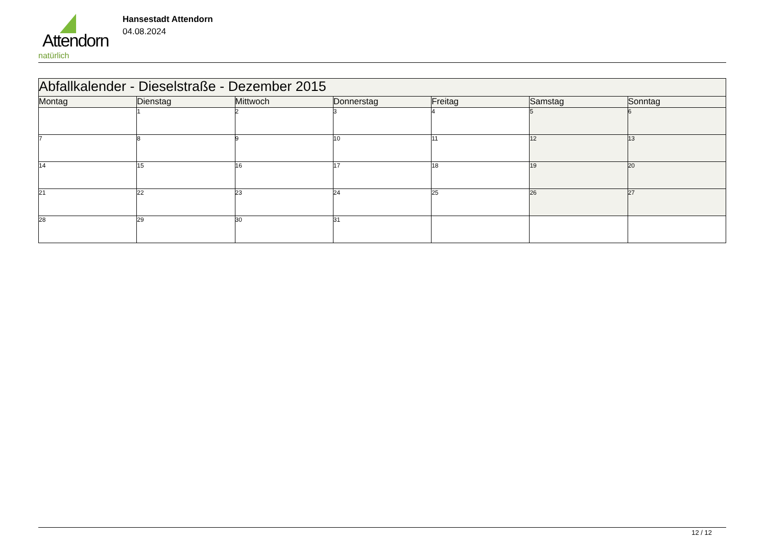Attendorn
natürlich
Hansestadt Attendorn
04.08.2024
| Abfallkalender - Dieselstraße - Dezember 2015 | | | | | | |
| Montag | Dienstag | Mittwoch | Donnerstag | Freitag | Samstag | Sonntag |
| | 1 | 2 | 3 | 4 | 5 | 6 |
| 7 | 8 | 9 | 10 | 11 | 12 | 13 |
| 14 | 15 | 16 | 17 | 18 | 19 | 20 |
| 21 | 22 | 23 | 24 | 25 | 26 | 27 |
| 28 | 29 | 30 | 31 | | | |
12 / 12